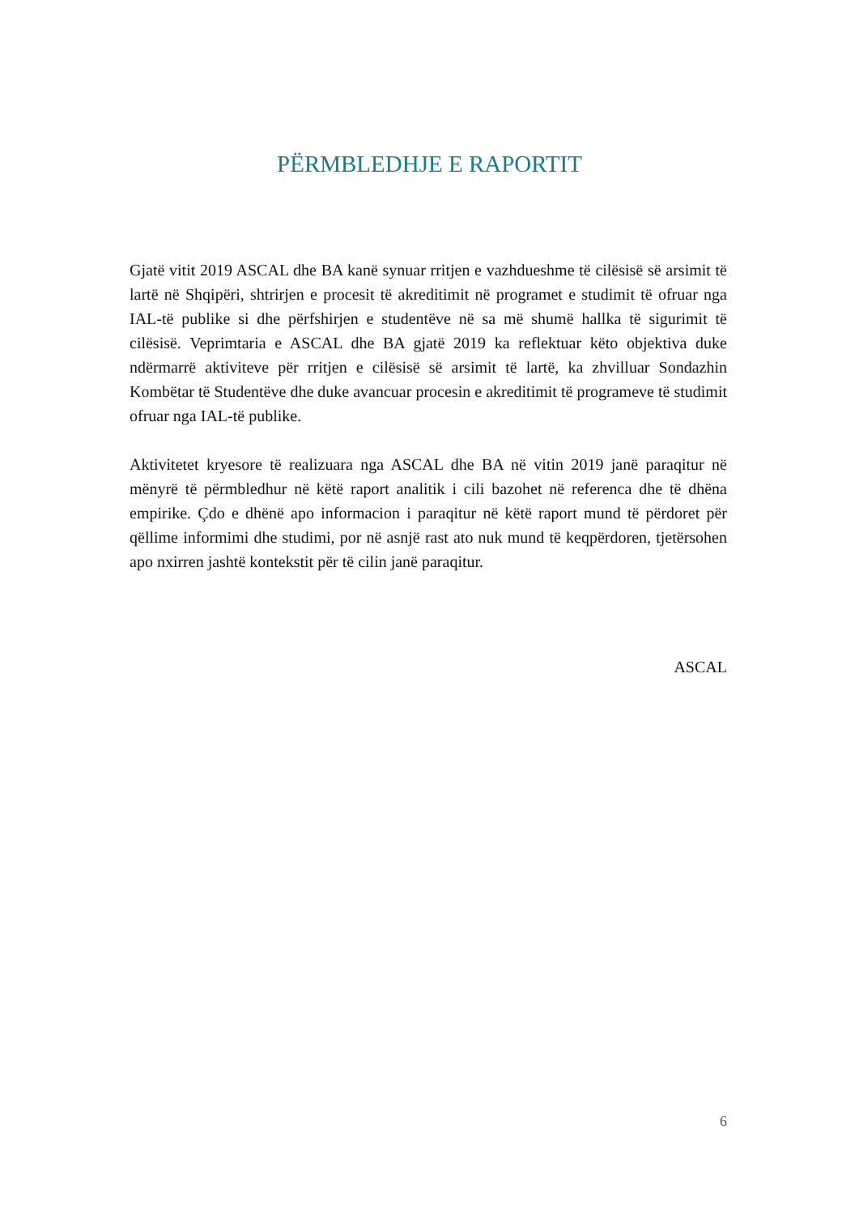PËRMBLEDHJE E RAPORTIT
Gjatë vitit 2019 ASCAL dhe BA kanë synuar rritjen e vazhdueshme të cilësisë së arsimit të lartë në Shqipëri, shtrirjen e procesit të akreditimit në programet e studimit të ofruar nga IAL-të publike si dhe përfshirjen e studentëve në sa më shumë hallka të sigurimit të cilësisë. Veprimtaria e ASCAL dhe BA gjatë 2019 ka reflektuar këto objektiva duke ndërmarrë aktiviteve për rritjen e cilësisë së arsimit të lartë, ka zhvilluar Sondazhin Kombëtar të Studentëve dhe duke avancuar procesin e akreditimit të programeve të studimit ofruar nga IAL-të publike.
Aktivitetet kryesore të realizuara nga ASCAL dhe BA në vitin 2019 janë paraqitur në mënyrë të përmbledhur në këtë raport analitik i cili bazohet në referenca dhe të dhëna empirike. Çdo e dhënë apo informacion i paraqitur në këtë raport mund të përdoret për qëllime informimi dhe studimi, por në asnjë rast ato nuk mund të keqpërdoren, tjetërsohen apo nxirren jashtë kontekstit për të cilin janë paraqitur.
ASCAL
6